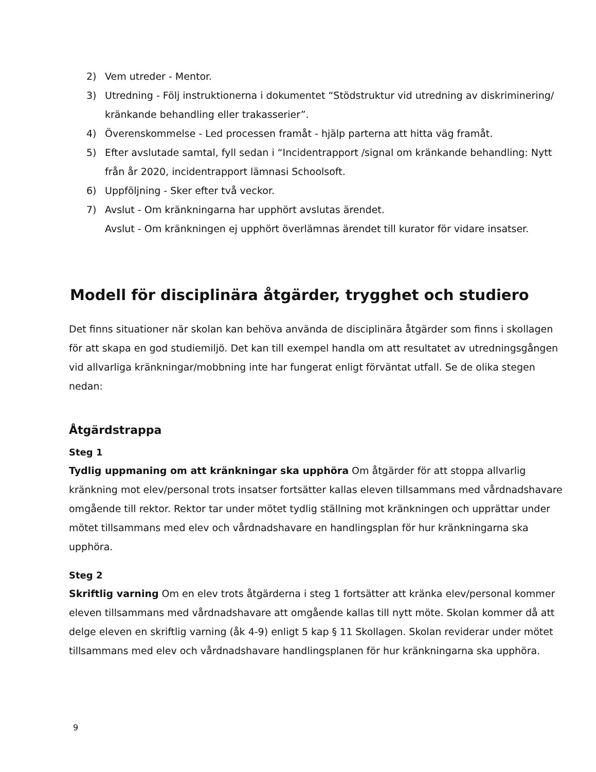2) Vem utreder - Mentor.
3) Utredning - Följ instruktionerna i dokumentet “Stödstruktur vid utredning av diskriminering/ kränkande behandling eller trakasserier”.
4) Överenskommelse - Led processen framåt - hjälp parterna att hitta väg framåt.
5) Efter avslutade samtal, fyll sedan i “Incidentrapport /signal om kränkande behandling: Nytt från år 2020, incidentrapport lämnasi Schoolsoft.
6) Uppföljning - Sker efter två veckor.
7) Avslut - Om kränkningarna har upphört avslutas ärendet.
Avslut - Om kränkningen ej upphört överlämnas ärendet till kurator för vidare insatser.
Modell för disciplinära åtgärder, trygghet och studiero
Det finns situationer när skolan kan behöva använda de disciplinära åtgärder som finns i skollagen för att skapa en god studiemiljö. Det kan till exempel handla om att resultatet av utredningsgången vid allvarliga kränkningar/mobbning inte har fungerat enligt förväntat utfall. Se de olika stegen nedan:
Åtgärdstrappa
Steg 1
Tydlig uppmaning om att kränkningar ska upphöra Om åtgärder för att stoppa allvarlig kränkning mot elev/personal trots insatser fortsätter kallas eleven tillsammans med vårdnadshavare omgående till rektor. Rektor tar under mötet tydlig ställning mot kränkningen och upprättar under mötet tillsammans med elev och vårdnadshavare en handlingsplan för hur kränkningarna ska upphöra.
Steg 2
Skriftlig varning Om en elev trots åtgärderna i steg 1 fortsätter att kränka elev/personal kommer eleven tillsammans med vårdnadshavare att omgående kallas till nytt möte. Skolan kommer då att delge eleven en skriftlig varning (åk 4-9) enligt 5 kap § 11 Skollagen. Skolan reviderar under mötet tillsammans med elev och vårdnadshavare handlingsplanen för hur kränkningarna ska upphöra.
9